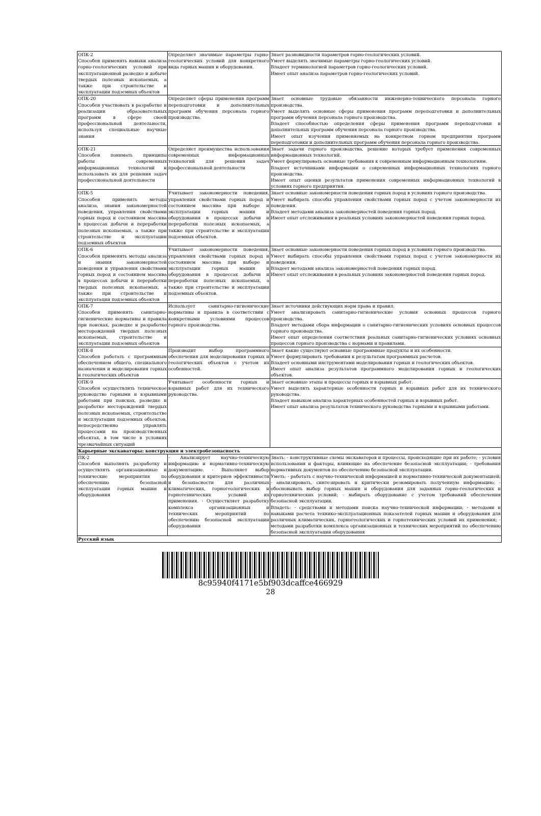| ОПК-2 Способен применять навыки анализа горно-геологических условий при эксплуатационной разведке и добыче твердых полезных ископаемых, а также при строительстве и эксплуатации подземных объектов | Определяет значимые параметры горно-геологических условий для конкретного вида горных машин и оборудования. | Знает разновидности параметров горно-геологических условий. Умеет выделять значимые параметры горно-геологических условий. Владеет терминологией параметров горно-геологических условий. Имеет опыт анализа параметров горно-геологических условий. |
| ОПК-20 Способен участвовать в разработке и реализации образовательных программ в сфере своей профессиональной деятельности, используя специальные научные знания | Определяет сферы применения программ переподготовки и дополнительных программ обучения персонала горного производства. | Знает основные трудовые обязанности инженерно-технического персонала горного производства. Умеет выделять основные сферы применения программ переподготовки и дополнительных программ обучения персонала горного производства. Владеет способностью определения сферы применения программ переподготовки и дополнительных программ обучения персонала горного производства. Имеет опыт изучения применяемых на конкретном горном предприятии программ переподготовки и дополнительных программ обучения персонала горного производства. |
| ОПК-21 Способен понимать принципы работы современных информационных технологий и использовать их для решения задач профессиональной деятельности | Определяет преимущества использования современных информационных технологий для решения задач профессиональной деятельности | Знает задачи горного производства, решение которых требует применения современных информационных технологий. Умеет формулировать основные требования к современным информационным технологиям. Владеет источниками информации о современных информационных технологиях горного производства. Имеет опыт оценки результатов применения современных информационных технологий в условиях горного предприятия. |
| ОПК-5 Способен применять методы анализа, знания закономерностей поведения, управления свойствами горных пород и состоянием массива в процессах добычи и переработки полезных ископаемых, а также при строительстве и эксплуатации подземных объектов | Учитывает закономерности поведения, управления свойствами горных пород и состоянием массива при выборе и эксплуатации горных машин и оборудования в процессах добычи и переработки полезных ископаемых, а также при строительстве и эксплуатации подземных объектов. | Знает основные закономерности поведения горных пород в условиях горного производства. Умеет выбирать способы управления свойствами горных пород с учетом закономерности их поведения. Владеет методами анализа закономерностей поведения горных пород. Имеет опыт отслеживания в реальных условиях закономерностей поведения горных пород. |
| ОПК-6 Способен применять методы анализа и знания закономерностей поведения и управления свойствами горных пород и состоянием массива в процессах добычи и переработки твердых полезных ископаемых, а также при строительстве и эксплуатации подземных объектов | Учитывает закономерности поведения, управления свойствами горных пород и состоянием массива при выборе и эксплуатации горных машин и оборудования в процессах добычи и переработки полезных ископаемых, а также при строительстве и эксплуатации подземных объектов. | Знает основные закономерности поведения горных пород в условиях горного производства. Умеет выбирать способы управления свойствами горных пород с учетом закономерности их поведения. Владеет методами анализа закономерностей поведения горных пород. Имеет опыт отслеживания в реальных условиях закономерностей поведения горных пород. |
| ОПК-7 Способен применять санитарно-гигиенические нормативы и правила при поисках, разведке и разработке месторождений твердых полезных ископаемых, строительстве и эксплуатации подземных объектов | Использует санитарно-гигиенические нормативы и правила в соответствии с конкретными условиями процессов горного производства. | Знает источники действующих норм права и правил. Умеет анализировать санитарно-гигиенические условия основных процессов горного производства. Владеет методами сбора информации о санитарно-гигиенических условиях основных процессов горного производства. Имеет опыт определения соответствия реальных санитарно-гигиенических условиях основных процессов горного производства с нормами и правилами. |
| ОПК-8 Способен работать с программным обеспечением общего, специального назначения и моделирования горных и геологических объектов | Производит выбор программного обеспечения для моделирования горных и геологических объектов с учетом их особенностей. | Знает какие существуют основные программные продукты и их особенности. Умеет формулировать требования к результатам программных расчетов. Владеет основными инструментами моделирования горных и геологических объектов. Имеет опыт анализа результатов программного моделирования горных и геологических объектов. |
| ОПК-9 Способен осуществлять техническое руководство горными и взрывными работами при поисках, разведке и разработке месторождений твердых полезных ископаемых, строительстве и эксплуатации подземных объектов, непосредственно управлять процессами на производственных объектах, в том числе в условиях чрезвычайных ситуаций | Учитывает особенности горных и взрывных работ для их технического руководства. | Знает основные этапы и процессы горных и взрывных работ. Умеет выделять характерные особенности горных и взрывных работ для их технического руководства. Владеет навыком анализа характерных особенностей горных и взрывных работ. Имеет опыт анализа результатов технического руководства горными и взрывными работами. |
| Карьерные экскаваторы: конструкция и электробезопасность | | |
| ПК-2 Способен выполнять разработку и осуществлять организационные и технические мероприятия по обеспечению безопасной эксплуатации горных машин и оборудования | - Анализирует научно-техническую информацию и нормативно-техническую документацию. - Выполняет выбор оборудования и критериев эффективности и безопасности для различных климатических, горногеологических и горнотехнических условий их применения. - Осуществляет разработку комплекса организационных и технических мероприятий по обеспечению безопасной эксплуатации оборудования | Знать: - конструктивные схемы экскаваторов и процессы, происходящие при их работе; - условия использования и факторы, влияющие на обеспечение безопасной эксплуатации; - требования нормативных документов по обеспечению безопасной эксплуатации. Уметь: - работать с научно-технической информацией и нормативно-технической документацией; - анализировать, синтезировать и критически резюмировать полученную информацию; - обосновывать выбор горных машин и оборудования для заданных горно-геологических и горнотехнических условий; - выбирать оборудование с учетом требований обеспечения безопасной эксплуатации. Владеть: - средствами и методами поиска научно-технической информации; - методами и навыками расчета технико-эксплуатационных показателей горных машин и оборудования для различных климатических, горногеологических и горнотехнических условий их применения; - методами разработки комплекса организационных и технических мероприятий по обеспечению безопасной эксплуатации оборудования |
| Русский язык | | |
8c95940f4171e5bf903dcaffce466929
28